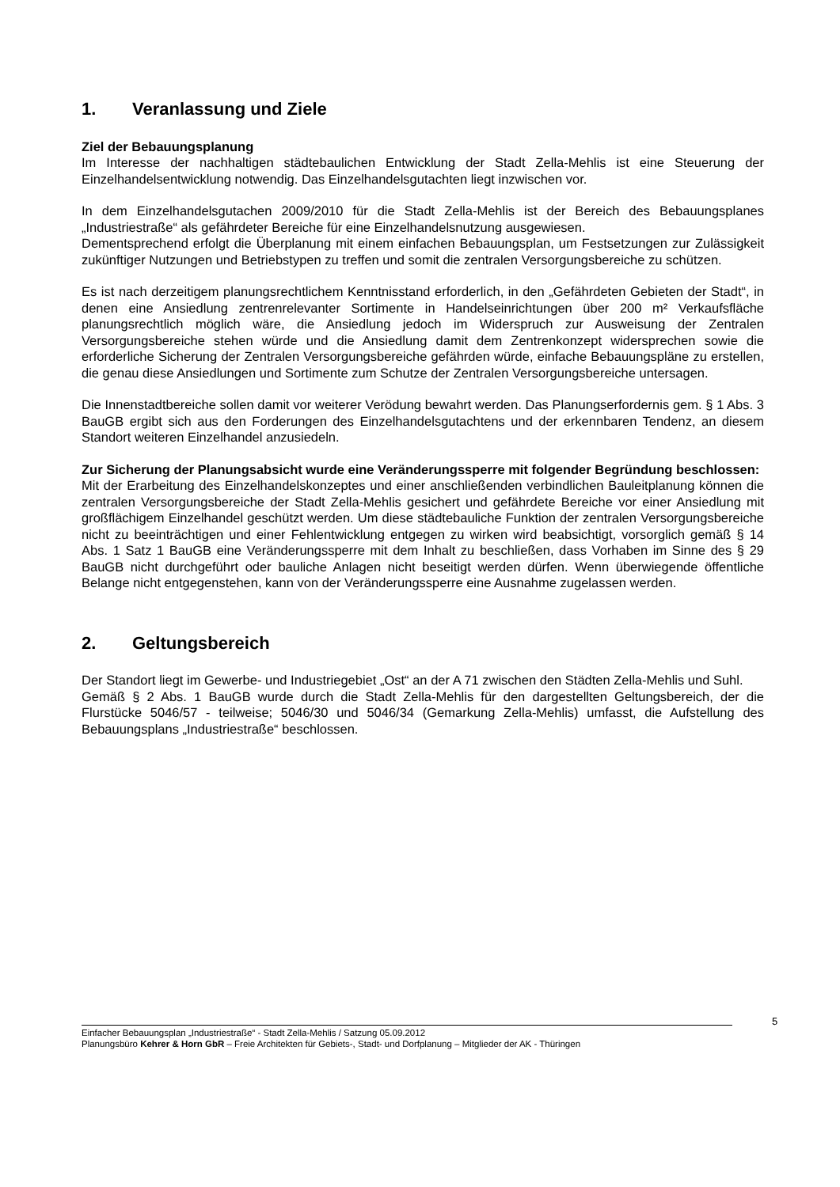1. Veranlassung und Ziele
Ziel der Bebauungsplanung
Im Interesse der nachhaltigen städtebaulichen Entwicklung der Stadt Zella-Mehlis ist eine Steuerung der Einzelhandelsentwicklung notwendig. Das Einzelhandelsgutachten liegt inzwischen vor.
In dem Einzelhandelsgutachen 2009/2010 für die Stadt Zella-Mehlis ist der Bereich des Bebauungsplanes „Industriestraße“ als gefährdeter Bereiche für eine Einzelhandelsnutzung ausgewiesen.
Dementsprechend erfolgt die Überplanung mit einem einfachen Bebauungsplan, um Festsetzungen zur Zulässigkeit zukünftiger Nutzungen und Betriebstypen zu treffen und somit die zentralen Versorgungsbereiche zu schützen.
Es ist nach derzeitigem planungsrechtlichem Kenntnisstand erforderlich, in den „Gefährdeten Gebieten der Stadt“, in denen eine Ansiedlung zentrenrelevanter Sortimente in Handelseinrichtungen über 200 m² Verkaufsfläche planungsrechtlich möglich wäre, die Ansiedlung jedoch im Widerspruch zur Ausweisung der Zentralen Versorgungsbereiche stehen würde und die Ansiedlung damit dem Zentrenkonzept widersprechen sowie die erforderliche Sicherung der Zentralen Versorgungsbereiche gefährden würde, einfache Bebauungspläne zu erstellen, die genau diese Ansiedlungen und Sortimente zum Schutze der Zentralen Versorgungsbereiche untersagen.
Die Innenstadtbereiche sollen damit vor weiterer Verödung bewahrt werden. Das Planungserfordernis gem. § 1 Abs. 3 BauGB ergibt sich aus den Forderungen des Einzelhandelsgutachtens und der erkennbaren Tendenz, an diesem Standort weiteren Einzelhandel anzusiedeln.
Zur Sicherung der Planungsabsicht wurde eine Veränderungssperre mit folgender Begründung beschlossen:
Mit der Erarbeitung des Einzelhandelskonzeptes und einer anschließenden verbindlichen Bauleitplanung können die zentralen Versorgungsbereiche der Stadt Zella-Mehlis gesichert und gefährdete Bereiche vor einer Ansiedlung mit großflächigem Einzelhandel geschützt werden. Um diese städtebauliche Funktion der zentralen Versorgungsbereiche nicht zu beeinträchtigen und einer Fehlentwicklung entgegen zu wirken wird beabsichtigt, vorsorglich gemäß § 14 Abs. 1 Satz 1 BauGB eine Veränderungssperre mit dem Inhalt zu beschließen, dass Vorhaben im Sinne des § 29 BauGB nicht durchgeführt oder bauliche Anlagen nicht beseitigt werden dürfen. Wenn überwiegende öffentliche Belange nicht entgegenstehen, kann von der Veränderungssperre eine Ausnahme zugelassen werden.
2. Geltungsbereich
Der Standort liegt im Gewerbe- und Industriegebiet „Ost“ an der A 71 zwischen den Städten Zella-Mehlis und Suhl.
Gemäß § 2 Abs. 1 BauGB wurde durch die Stadt Zella-Mehlis für den dargestellten Geltungsbereich, der die Flurstücke 5046/57 - teilweise; 5046/30 und 5046/34 (Gemarkung Zella-Mehlis) umfasst, die Aufstellung des Bebauungsplans „Industriestraße“ beschlossen.
5
Einfacher Bebauungsplan „Industriestraße“ - Stadt Zella-Mehlis / Satzung 05.09.2012
Planungsbüro Kehrer & Horn GbR – Freie Architekten für Gebiets-, Stadt- und Dorfplanung – Mitglieder der AK - Thüringen